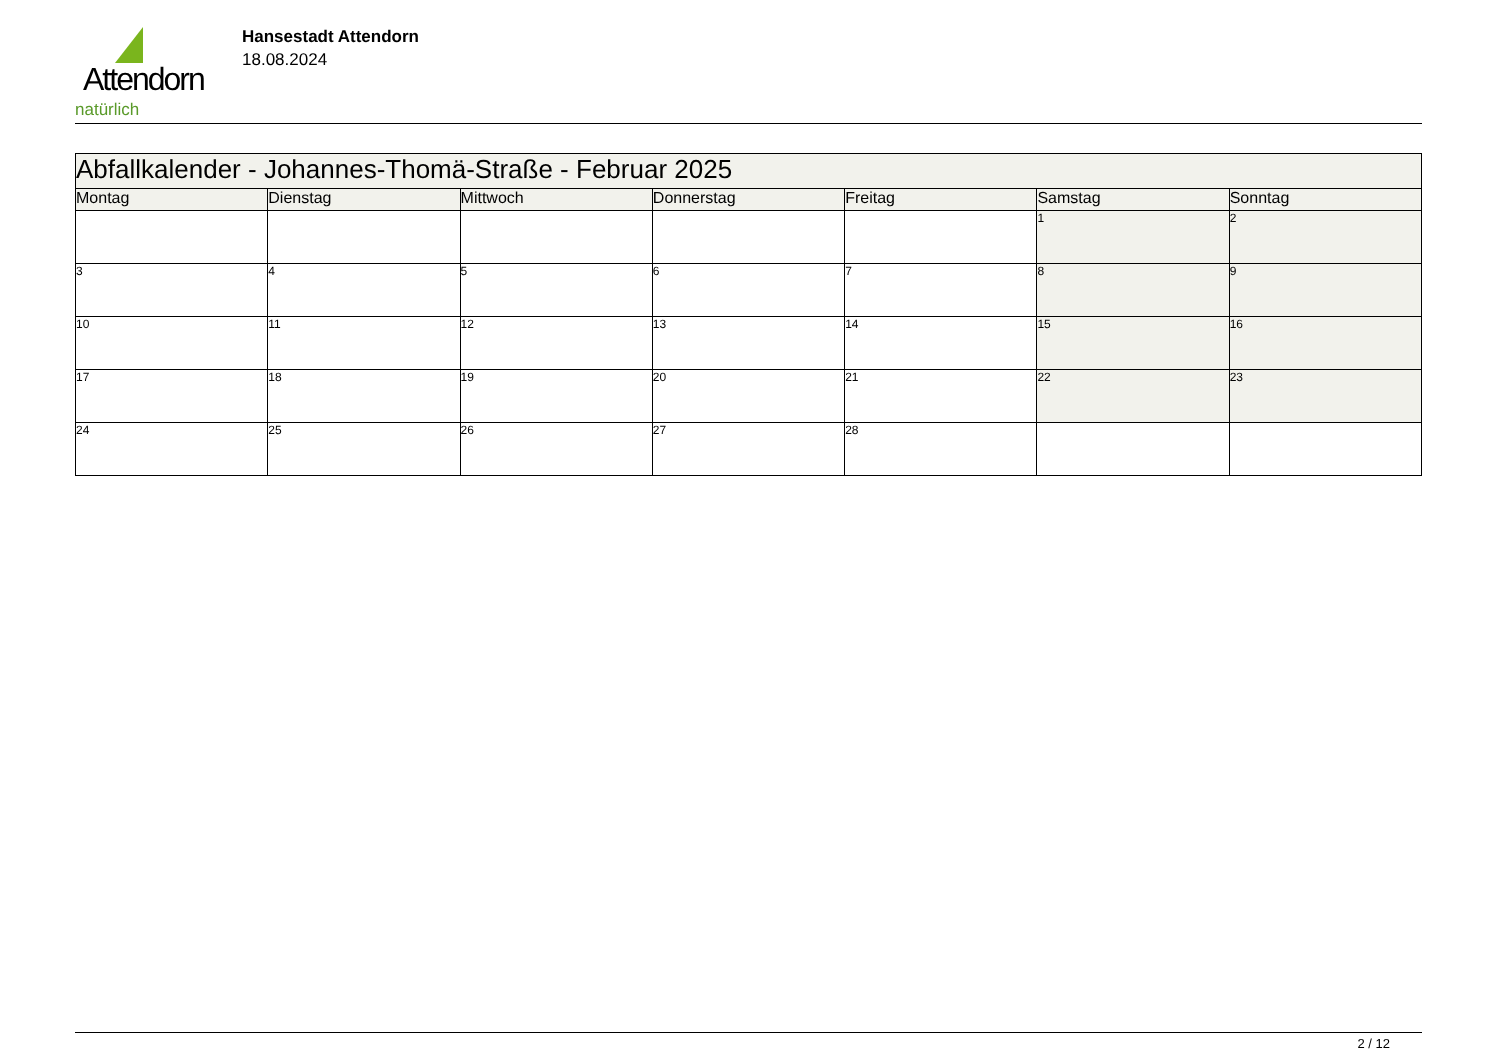Attendorn
natürlich
Hansestadt Attendorn
18.08.2024
| Abfallkalender - Johannes-Thomä-Straße - Februar 2025 | | | | | | |
| Montag | Dienstag | Mittwoch | Donnerstag | Freitag | Samstag | Sonntag |
| | | | | | 1 | 2 |
| 3 | 4 | 5 | 6 | 7 | 8 | 9 |
| 10 | 11 | 12 | 13 | 14 | 15 | 16 |
| 17 | 18 | 19 | 20 | 21 | 22 | 23 |
| 24 | 25 | 26 | 27 | 28 | | |
2 / 12